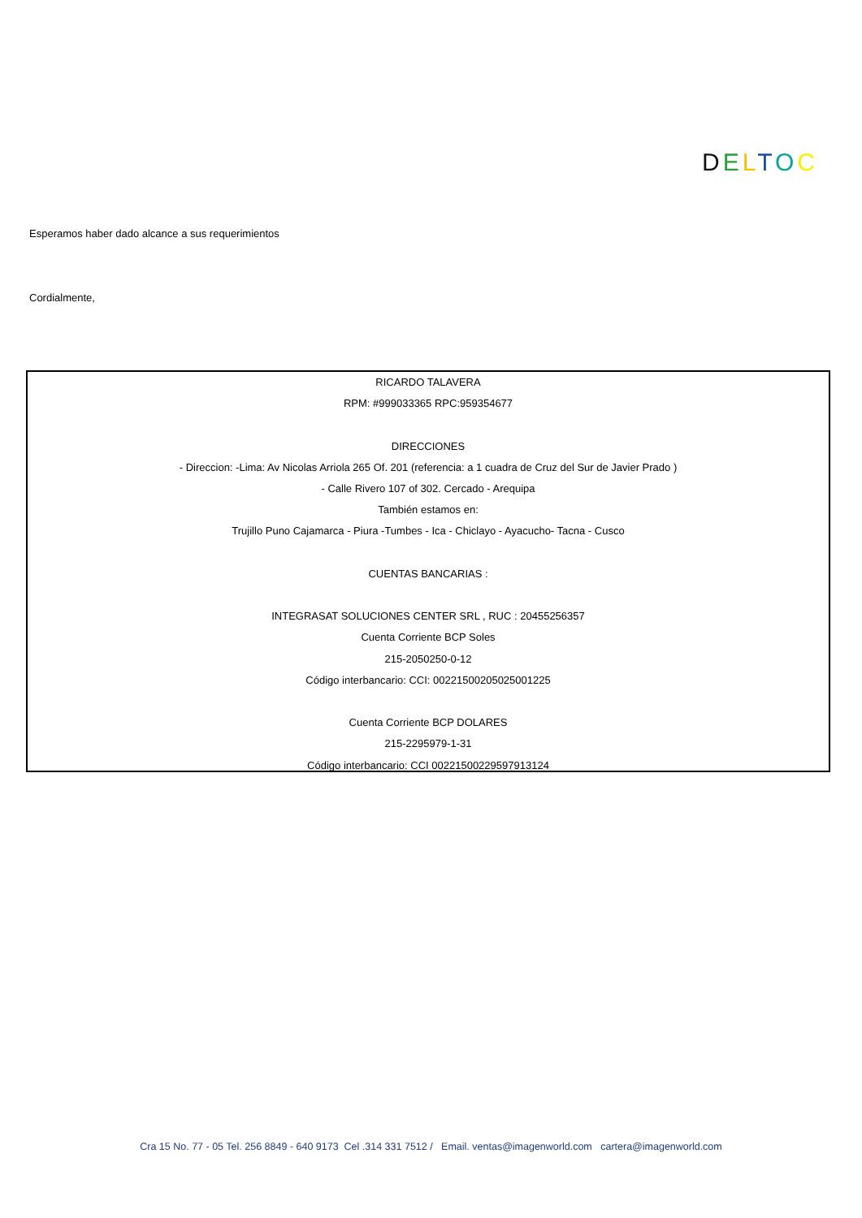DELTOC
Esperamos haber dado alcance a sus requerimientos
Cordialmente,
RICARDO TALAVERA
RPM: #999033365 RPC:959354677
DIRECCIONES
- Direccion: -Lima: Av Nicolas Arriola 265 Of. 201 (referencia: a 1 cuadra de Cruz del Sur de Javier Prado )
- Calle Rivero 107 of 302. Cercado - Arequipa
También estamos en:
Trujillo Puno Cajamarca - Piura -Tumbes - Ica - Chiclayo - Ayacucho- Tacna - Cusco
CUENTAS BANCARIAS :
INTEGRASAT SOLUCIONES CENTER SRL , RUC : 20455256357
Cuenta Corriente BCP Soles
215-2050250-0-12
Código interbancario: CCI: 00221500205025001225
Cuenta Corriente BCP DOLARES
215-2295979-1-31
Código interbancario: CCI 00221500229597913124
Cra 15 No. 77 - 05 Tel. 256 8849 - 640 9173 Cel .314 331 7512 / Email. ventas@imagenworld.com cartera@imagenworld.com